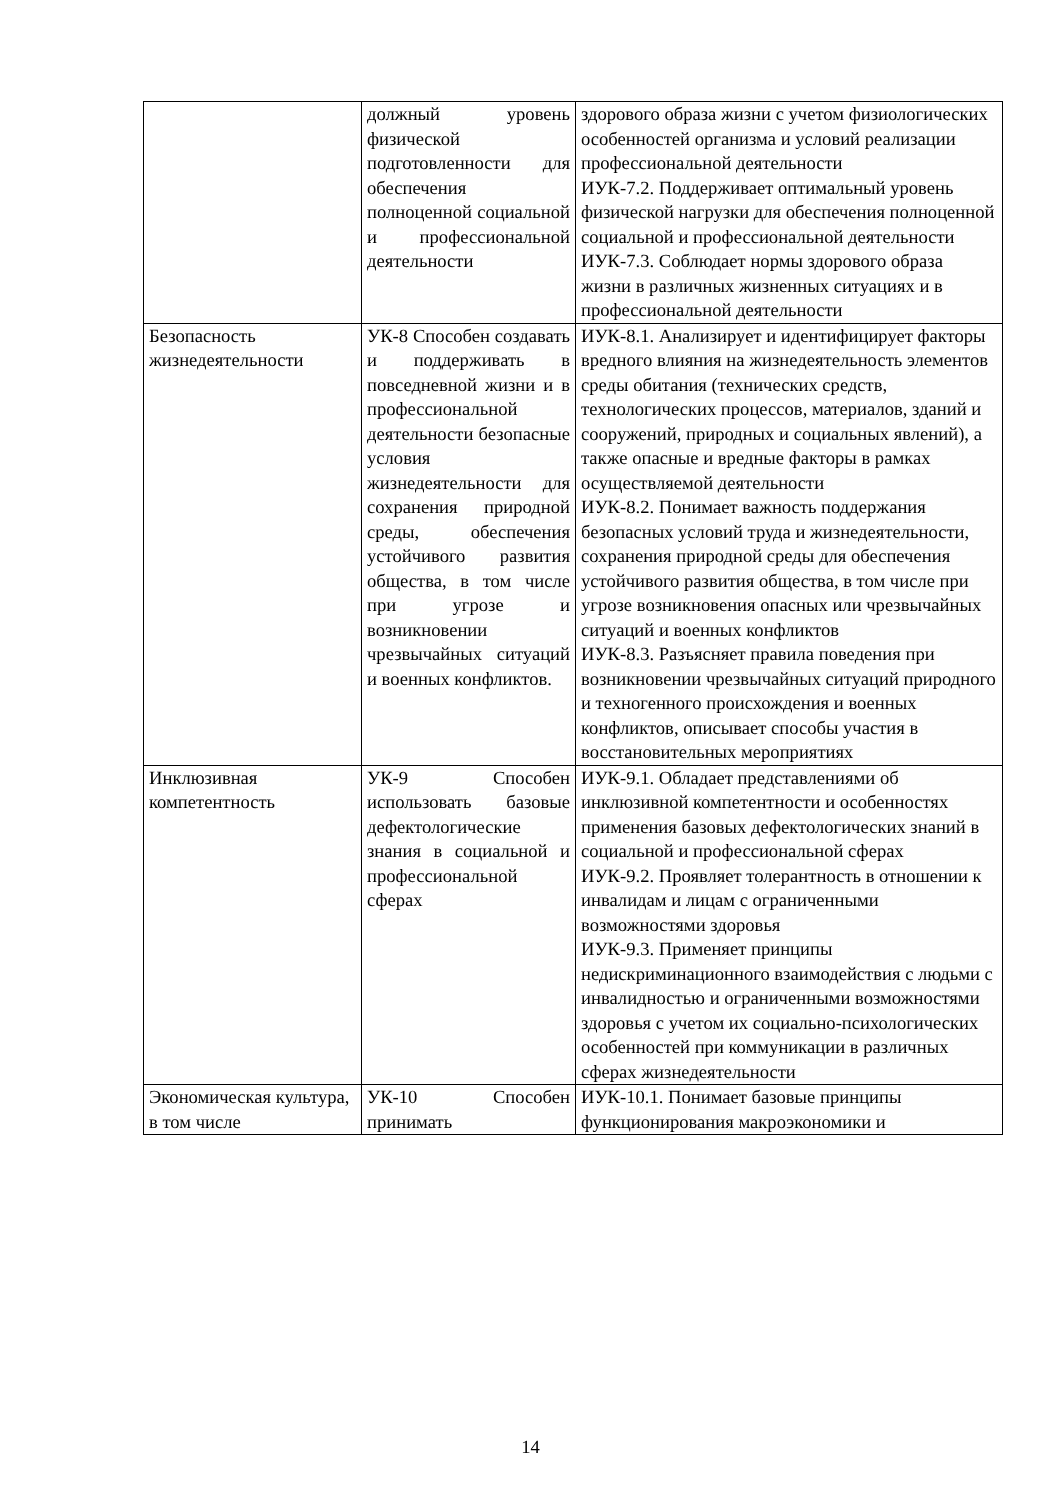| | должный уровень физической подготовленности для обеспечения полноценной социальной и профессиональной деятельности | здорового образа жизни с учетом физиологических особенностей организма и условий реализации профессиональной деятельности ИУК-7.2. Поддерживает оптимальный уровень физической нагрузки для обеспечения полноценной социальной и профессиональной деятельности ИУК-7.3. Соблюдает нормы здорового образа жизни в различных жизненных ситуациях и в профессиональной деятельности |
| Безопасность жизнедеятельности | УК-8 Способен создавать и поддерживать в повседневной жизни и в профессиональной деятельности безопасные условия жизнедеятельности для сохранения природной среды, обеспечения устойчивого развития общества, в том числе при угрозе и возникновении чрезвычайных ситуаций и военных конфликтов. | ИУК-8.1. Анализирует и идентифицирует факторы вредного влияния на жизнедеятельность элементов среды обитания (технических средств, технологических процессов, материалов, зданий и сооружений, природных и социальных явлений), а также опасные и вредные факторы в рамках осуществляемой деятельности ИУК-8.2. Понимает важность поддержания безопасных условий труда и жизнедеятельности, сохранения природной среды для обеспечения устойчивого развития общества, в том числе при угрозе возникновения опасных или чрезвычайных ситуаций и военных конфликтов ИУК-8.3. Разъясняет правила поведения при возникновении чрезвычайных ситуаций природного и техногенного происхождения и военных конфликтов, описывает способы участия в восстановительных мероприятиях |
| Инклюзивная компетентность | УК-9 Способен использовать базовые дефектологические знания в социальной и профессиональной сферах | ИУК-9.1. Обладает представлениями об инклюзивной компетентности и особенностях применения базовых дефектологических знаний в социальной и профессиональной сферах ИУК-9.2. Проявляет толерантность в отношении к инвалидам и лицам с ограниченными возможностями здоровья ИУК-9.3. Применяет принципы недискриминационного взаимодействия с людьми с инвалидностью и ограниченными возможностями здоровья с учетом их социально-психологических особенностей при коммуникации в различных сферах жизнедеятельности |
| Экономическая культура, в том числе | УК-10 Способен принимать | ИУК-10.1. Понимает базовые принципы функционирования макроэкономики и |
14